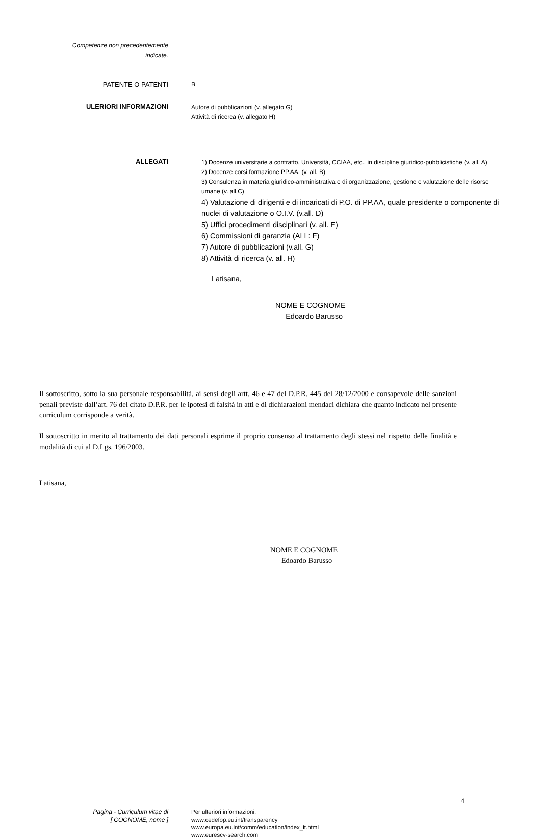Competenze non precedentemente
indicate.
PATENTE O PATENTI B
ULERIORI INFORMAZIONI
Autore di pubblicazioni (v. allegato G)
Attività di ricerca (v. allegato H)
ALLEGATI
1) Docenze universitarie a contratto, Università, CCIAA, etc., in discipline giuridico-pubblicistiche (v. all. A)
2) Docenze corsi formazione PP.AA. (v. all. B)
3) Consulenza in materia giuridico-amministrativa e di organizzazione, gestione e valutazione delle risorse umane (v. all.C)
4) Valutazione di dirigenti e di incaricati di P.O. di PP.AA, quale presidente o componente di nuclei di valutazione o O.I.V. (v.all. D)
5) Uffici procedimenti disciplinari (v. all. E)
6) Commissioni di garanzia (ALL: F)
7) Autore di pubblicazioni (v.all. G)
8) Attività di ricerca (v. all. H)
Latisana,
NOME E COGNOME
Edoardo Barusso
Il sottoscritto, sotto la sua personale responsabilità, ai sensi degli artt. 46 e 47 del D.P.R. 445 del 28/12/2000 e consapevole delle sanzioni penali previste dall’art. 76 del citato D.P.R. per le ipotesi di falsità in atti e di dichiarazioni mendaci dichiara che quanto indicato nel presente curriculum corrisponde a verità.
Il sottoscritto in merito al trattamento dei dati personali esprime il proprio consenso al trattamento degli stessi nel rispetto delle finalità e modalità di cui al D.Lgs. 196/2003.
Latisana,
NOME E COGNOME
Edoardo Barusso
4
Pagina - Curriculum vitae di
[ COGNOME, nome ]
Per ulteriori informazioni:
www.cedefop.eu.int/transparency
www.europa.eu.int/comm/education/index_it.html
www.eurescv-search.com